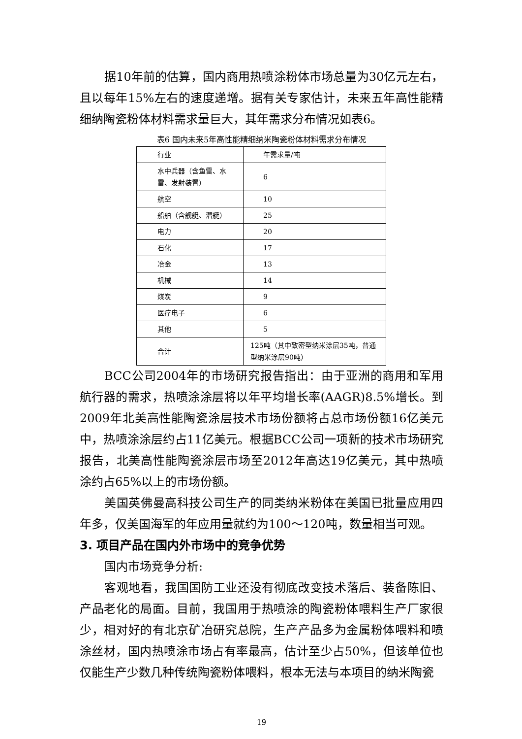据10年前的估算，国内商用热喷涂粉体市场总量为30亿元左右，且以每年15%左右的速度递增。据有关专家估计，未来五年高性能精细纳陶瓷粉体材料需求量巨大，其年需求分布情况如表6。
表6 国内未来5年高性能精细纳米陶瓷粉体材料需求分布情况
| 行业 | 年需求量/吨 |
| 水中兵器（含鱼雷、水雷、发射装置） | 6 |
| 航空 | 10 |
| 船舶（含舰艇、潜艇） | 25 |
| 电力 | 20 |
| 石化 | 17 |
| 冶金 | 13 |
| 机械 | 14 |
| 煤炭 | 9 |
| 医疗电子 | 6 |
| 其他 | 5 |
| 合计 | 125吨（其中致密型纳米涂层35吨，普通型纳米涂层90吨） |
BCC公司2004年的市场研究报告指出：由于亚洲的商用和军用航行器的需求，热喷涂涂层将以年平均增长率(AAGR)8.5%增长。到2009年北美高性能陶瓷涂层技术市场份额将占总市场份额16亿美元中，热喷涂涂层约占11亿美元。根据BCC公司一项新的技术市场研究报告，北美高性能陶瓷涂层市场至2012年高达19亿美元，其中热喷涂约占65%以上的市场份额。
美国英佛曼高科技公司生产的同类纳米粉体在美国已批量应用四年多，仅美国海军的年应用量就约为100～120吨，数量相当可观。
3. 项目产品在国内外市场中的竞争优势
国内市场竞争分析:
客观地看，我国国防工业还没有彻底改变技术落后、装备陈旧、产品老化的局面。目前，我国用于热喷涂的陶瓷粉体喂料生产厂家很少，相对好的有北京矿冶研究总院，生产产品多为金属粉体喂料和喷涂丝材，国内热喷涂市场占有率最高，估计至少占50%，但该单位也仅能生产少数几种传统陶瓷粉体喂料，根本无法与本项目的纳米陶瓷
19